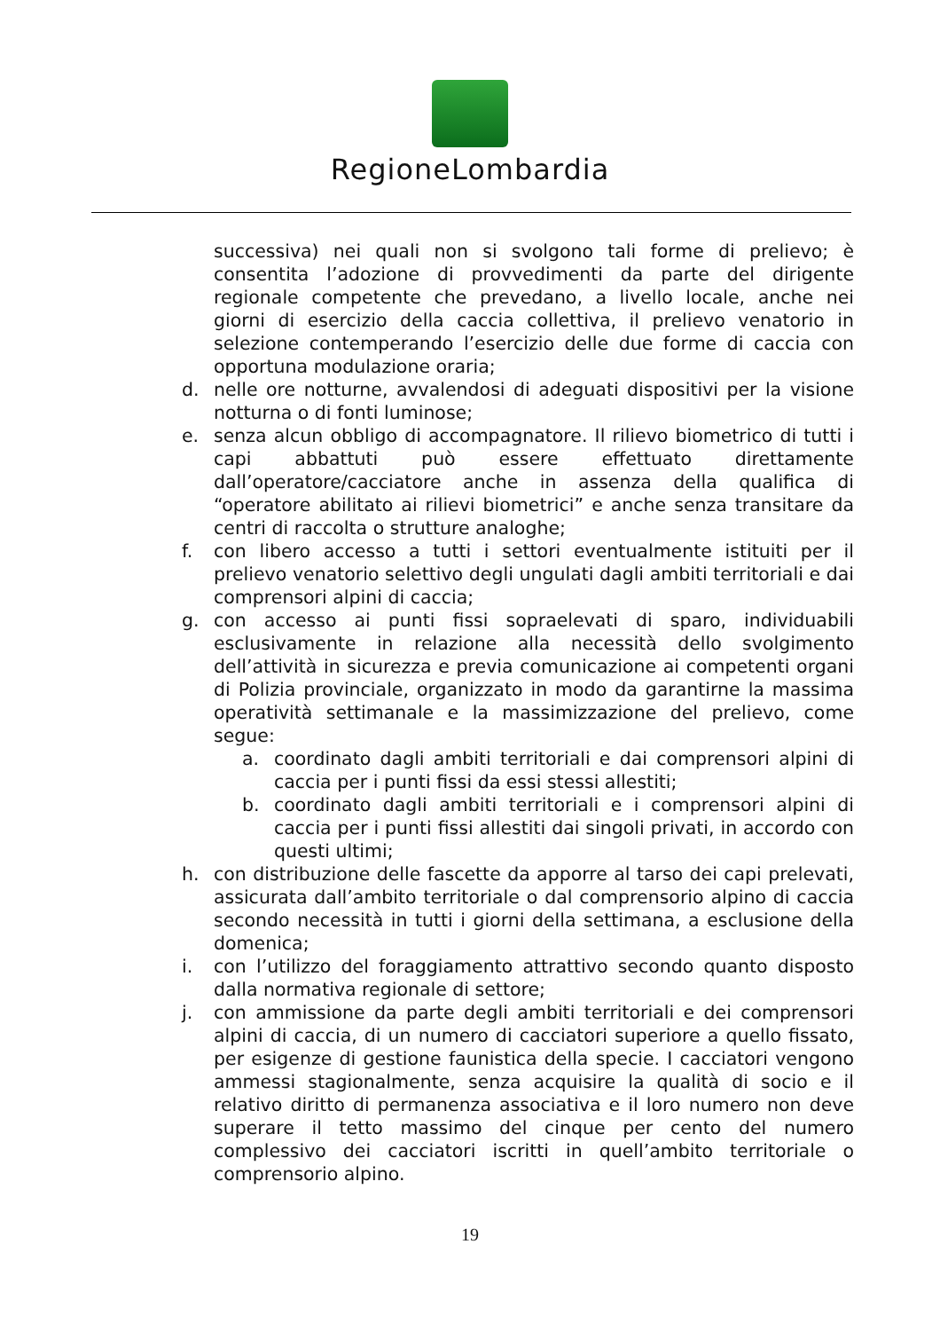RegioneLombardia
successiva) nei quali non si svolgono tali forme di prelievo; è consentita l’adozione di provvedimenti da parte del dirigente regionale competente che prevedano, a livello locale, anche nei giorni di esercizio della caccia collettiva, il prelievo venatorio in selezione contemperando l’esercizio delle due forme di caccia con opportuna modulazione oraria;
d. nelle ore notturne, avvalendosi di adeguati dispositivi per la visione notturna o di fonti luminose;
e. senza alcun obbligo di accompagnatore. Il rilievo biometrico di tutti i capi abbattuti può essere effettuato direttamente dall’operatore/cacciatore anche in assenza della qualifica di “operatore abilitato ai rilievi biometrici” e anche senza transitare da centri di raccolta o strutture analoghe;
f. con libero accesso a tutti i settori eventualmente istituiti per il prelievo venatorio selettivo degli ungulati dagli ambiti territoriali e dai comprensori alpini di caccia;
g. con accesso ai punti fissi sopraelevati di sparo, individuabili esclusivamente in relazione alla necessità dello svolgimento dell’attività in sicurezza e previa comunicazione ai competenti organi di Polizia provinciale, organizzato in modo da garantirne la massima operatività settimanale e la massimizzazione del prelievo, come segue:
a. coordinato dagli ambiti territoriali e dai comprensori alpini di caccia per i punti fissi da essi stessi allestiti;
b. coordinato dagli ambiti territoriali e i comprensori alpini di caccia per i punti fissi allestiti dai singoli privati, in accordo con questi ultimi;
h. con distribuzione delle fascette da apporre al tarso dei capi prelevati, assicurata dall’ambito territoriale o dal comprensorio alpino di caccia secondo necessità in tutti i giorni della settimana, a esclusione della domenica;
i. con l’utilizzo del foraggiamento attrattivo secondo quanto disposto dalla normativa regionale di settore;
j. con ammissione da parte degli ambiti territoriali e dei comprensori alpini di caccia, di un numero di cacciatori superiore a quello fissato, per esigenze di gestione faunistica della specie. I cacciatori vengono ammessi stagionalmente, senza acquisire la qualità di socio e il relativo diritto di permanenza associativa e il loro numero non deve superare il tetto massimo del cinque per cento del numero complessivo dei cacciatori iscritti in quell’ambito territoriale o comprensorio alpino.
19